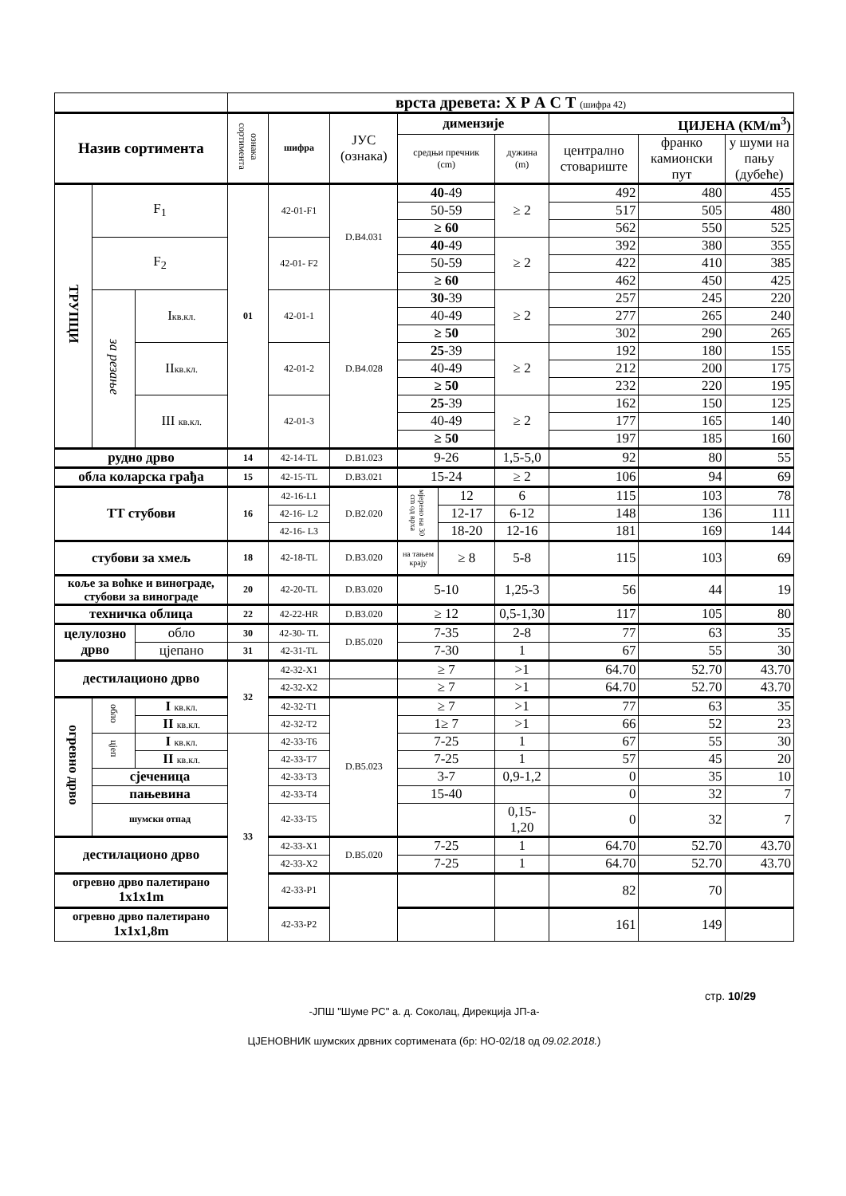| | | | врста древета: Х Р А С Т (шифра 42) | | | | | | | | |
| Назив сортимента | | | ознака сортимента | шифра | ЈУС (ознака) | димензије | | | ЦИЈЕНА (КМ/m<sup>3</sup>) | | |
| | | | | | | средњи пречник (cm) | | дужина (m) | централно стовариште | франко камионски пут | у шуми на пању (дубеће) |
| ТРУПЦИ | F<sub>1</sub> | | 01 | 42-01-F1 | D.B4.031 | 40 -49 | | ≥ 2 | 492 | 480 | 455 |
| | | | | | | 50-59 | | | 517 | 505 | 480 |
| | | | | | | ≥ 60 | | | 562 | 550 | 525 |
| | F<sub>2</sub> | | | 42-01- F2 | | 40 -49 | | ≥ 2 | 392 | 380 | 355 |
| | | | | | | 50-59 | | | 422 | 410 | 385 |
| | | | | | | ≥ 60 | | | 462 | 450 | 425 |
| | за резање | I кв.кл. | | 42-01-1 | D.B4.028 | 30 -39 | | ≥ 2 | 257 | 245 | 220 |
| | | | | | | 40-49 | | | 277 | 265 | 240 |
| | | | | | | ≥ 50 | | | 302 | 290 | 265 |
| | | II кв.кл. | | 42-01-2 | | 25 -39 | | ≥ 2 | 192 | 180 | 155 |
| | | | | | | 40-49 | | | 212 | 200 | 175 |
| | | | | | | ≥ 50 | | | 232 | 220 | 195 |
| | | III кв.кл. | | 42-01-3 | | 25 -39 | | ≥ 2 | 162 | 150 | 125 |
| | | | | | | 40-49 | | | 177 | 165 | 140 |
| | | | | | | ≥ 50 | | | 197 | 185 | 160 |
| рудно дрво | | | 14 | 42-14-TL | D.B1.023 | 9-26 | | 1,5-5,0 | 92 | 80 | 55 |
| обла коларска грађа | | | 15 | 42-15-TL | D.B3.021 | 15-24 | | ≥ 2 | 106 | 94 | 69 |
| ТТ стубови | | | 16 | 42-16-L1 | D.B2.020 | мјерено на 30 cm од врха | 12 | 6 | 115 | 103 | 78 |
| | | | | 42-16- L2 | | | 12-17 | 6-12 | 148 | 136 | 111 |
| | | | | 42-16- L3 | | | 18-20 | 12-16 | 181 | 169 | 144 |
| стубови за хмељ | | | 18 | 42-18-TL | D.B3.020 | на тањем крају | ≥ 8 | 5-8 | 115 | 103 | 69 |
| коље за воћке и винограде, стубови за винограде | | | 20 | 42-20-TL | D.B3.020 | 5-10 | | 1,25-3 | 56 | 44 | 19 |
| техничка облица | | | 22 | 42-22-HR | D.B3.020 | ≥ 12 | | 0,5-1,30 | 117 | 105 | 80 |
| целулозно дрво | | обло | 30 | 42-30- TL | D.B5.020 | 7-35 | | 2-8 | 77 | 63 | 35 |
| | | цјепано | 31 | 42-31-TL | | 7-30 | | 1 | 67 | 55 | 30 |
| дестилационо дрво | | | 32 | 42-32-X1 | | ≥ 7 | | >1 | 64.70 | 52.70 | 43.70 |
| | | | | 42-32-X2 | | ≥ 7 | | >1 | 64.70 | 52.70 | 43.70 |
| огревно дрво | обло | I кв.кл. | | 42-32-T1 | D.B5.023 | ≥ 7 | | >1 | 77 | 63 | 35 |
| | | II кв.кл. | | 42-32-T2 | | 1≥ 7 | | >1 | 66 | 52 | 23 |
| | цјеп | I кв.кл. | 33 | 42-33-T6 | | 7-25 | | 1 | 67 | 55 | 30 |
| | | II кв.кл. | | 42-33-T7 | | 7-25 | | 1 | 57 | 45 | 20 |
| | сјеченица | | | 42-33-T3 | | 3-7 | | 0,9-1,2 | 0 | 35 | 10 |
| | пањевина | | | 42-33-T4 | | 15-40 | | | 0 | 32 | 7 |
| | шумски отпад | | | 42-33-T5 | | | | 0,15-1,20 | 0 | 32 | 7 |
| дестилационо дрво | | | | 42-33-X1 | D.B5.020 | 7-25 | | 1 | 64.70 | 52.70 | 43.70 |
| | | | | 42-33-X2 | | 7-25 | | 1 | 64.70 | 52.70 | 43.70 |
| огревно дрво палетирано 1x1x1m | | | | 42-33-P1 | | | | | 82 | 70 | |
| огревно дрво палетирано 1x1x1,8m | | | | 42-33-P2 | | | | | 161 | 149 | |
стр. 10/29
-ЈПШ "Шуме РС" а. д. Соколац, Дирекција ЈП-а-
ЦЈЕНОВНИК шумских дрвних сортимената (бр: НО-02/18 од 09.02.2018.)